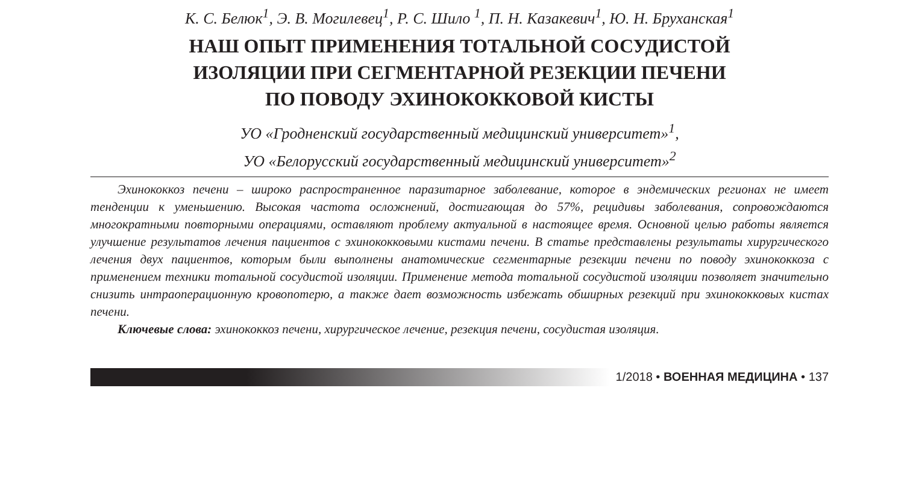К. С. Белюк<sup>1</sup>, Э. В. Могилевец<sup>1</sup>, Р. С. Шило <sup>1</sup>, П. Н. Казакевич<sup>1</sup>, Ю. Н. Бруханская<sup>1</sup>
НАШ ОПЫТ ПРИМЕНЕНИЯ ТОТАЛЬНОЙ СОСУДИСТОЙ
ИЗОЛЯЦИИ ПРИ СЕГМЕНТАРНОЙ РЕЗЕКЦИИ ПЕЧЕНИ
ПО ПОВОДУ ЭХИНОКОККОВОЙ КИСТЫ
УО «Гродненский государственный медицинский университет»<sup>1</sup>,
УО «Белорусский государственный медицинский университет»<sup>2</sup>
Эхинококкоз печени – широко распространенное паразитарное заболевание, которое в эндемических регионах не имеет тенденции к уменьшению. Высокая частота осложнений, достигающая до 57%, рецидивы заболевания, сопровождаются многократными повторными операциями, оставляют проблему актуальной в настоящее время. Основной целью работы является улучшение результатов лечения пациентов с эхинококковыми кистами печени. В статье представлены результаты хирургического лечения двух пациентов, которым были выполнены анатомические сегментарные резекции печени по поводу эхинококкоза с применением техники тотальной сосудистой изоляции. Применение метода тотальной сосудистой изоляции позволяет значительно снизить интраоперационную кровопотерю, а также дает возможность избежать обширных резекций при эхинококковых кистах печени.
Ключевые слова: эхинококкоз печени, хирургическое лечение, резекция печени, сосудистая изоляция.
1/2018 • ВОЕННАЯ МЕДИЦИНА • 137